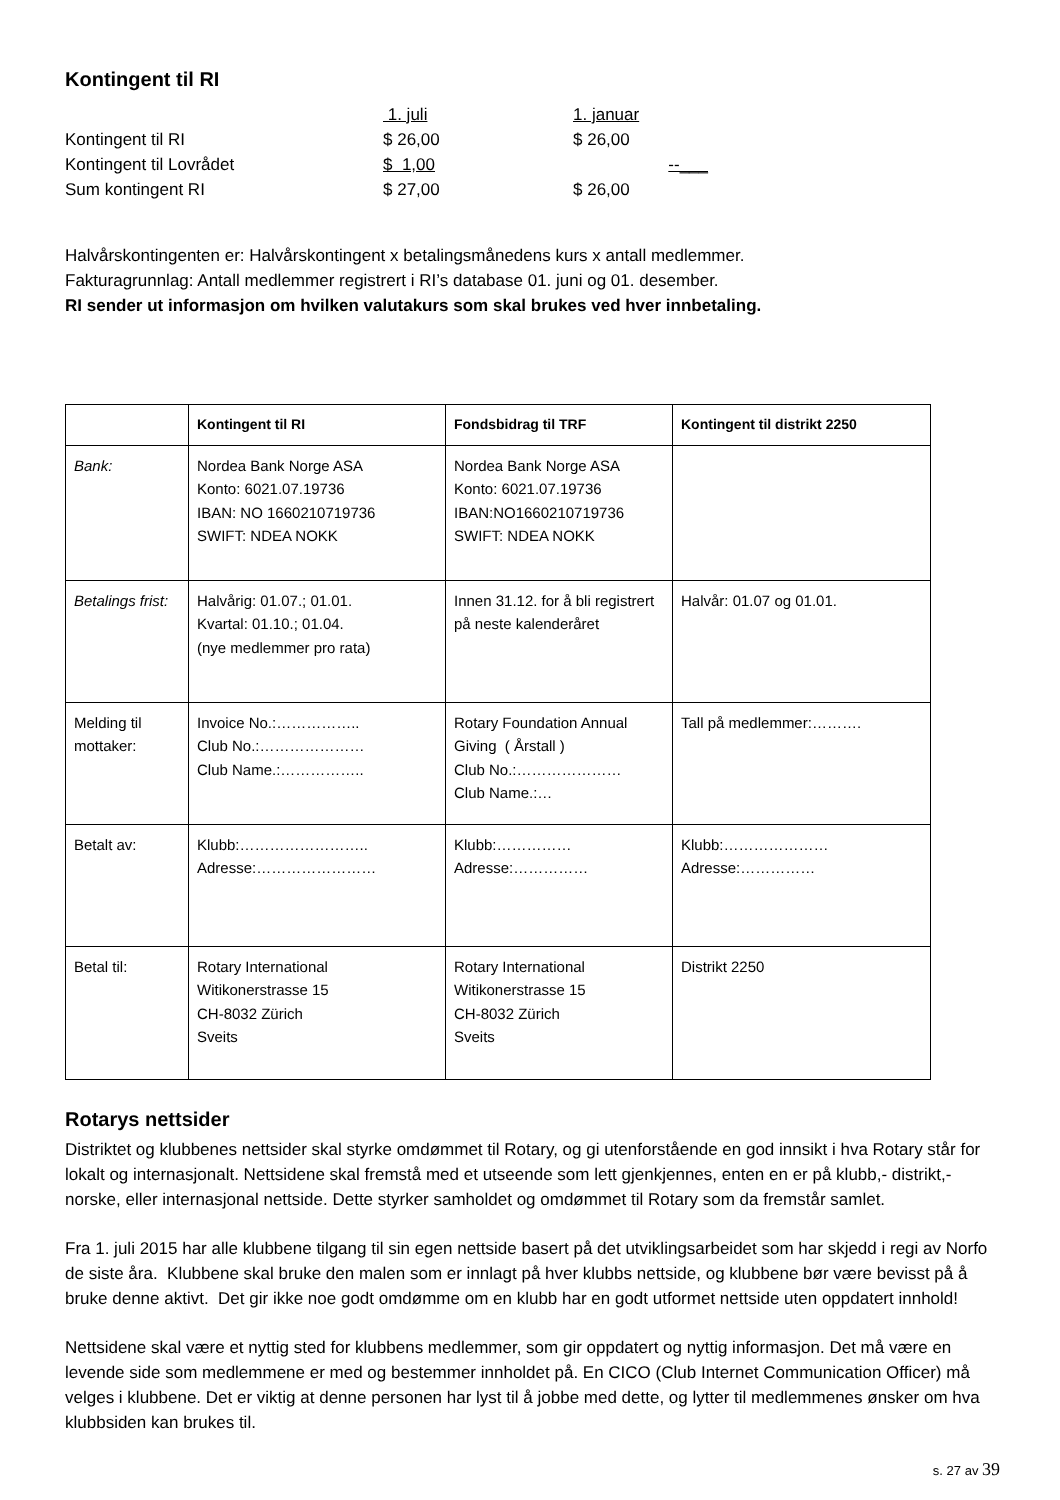Kontingent til RI
| | 1. juli | 1. januar |
| Kontingent til RI | $ 26,00 | $ 26,00 |
| Kontingent til Lovrådet | $ 1,00 | --___ |
| Sum kontingent RI | $ 27,00 | $ 26,00 |
Halvårskontingenten er: Halvårskontingent x betalingsmånedens kurs x antall medlemmer.
Fakturagrunnlag: Antall medlemmer registrert i RI’s database 01. juni og 01. desember.
RI sender ut informasjon om hvilken valutakurs som skal brukes ved hver innbetaling.
| | Kontingent til RI | Fondsbidrag til TRF | Kontingent til distrikt 2250 |
| --- | --- | --- | --- |
| Bank: | Nordea Bank Norge ASA Konto: 6021.07.19736 IBAN: NO 1660210719736 SWIFT: NDEA NOKK | Nordea Bank Norge ASA Konto: 6021.07.19736 IBAN:NO1660210719736 SWIFT: NDEA NOKK | |
| Betalings frist: | Halvårig: 01.07.; 01.01. Kvartal: 01.10.; 01.04. (nye medlemmer pro rata) | Innen 31.12. for å bli registrert på neste kalenderåret | Halvår: 01.07 og 01.01. |
| Melding til mottaker: | Invoice No.:…………….. Club No.:………………… Club Name.:…………….. | Rotary Foundation Annual Giving ( Årstall ) Club No.:………………… Club Name.:… | Tall på medlemmer:………. |
| Betalt av: | Klubb:…………………….. Adresse:…………………… | Klubb:…………… Adresse:…………… | Klubb:………………… Adresse:…………… |
| Betal til: | Rotary International Witikonerstrasse 15 CH-8032 Zürich Sveits | Rotary International Witikonerstrasse 15 CH-8032 Zürich Sveits | Distrikt 2250 |
Rotarys nettsider
Distriktet og klubbenes nettsider skal styrke omdømmet til Rotary, og gi utenforstående en god innsikt i hva Rotary står for lokalt og internasjonalt. Nettsidene skal fremstå med et utseende som lett gjenkjennes, enten en er på klubb,- distrikt,- norske, eller internasjonal nettside. Dette styrker samholdet og omdømmet til Rotary som da fremstår samlet.
Fra 1. juli 2015 har alle klubbene tilgang til sin egen nettside basert på det utviklingsarbeidet som har skjedd i regi av Norfo de siste åra. Klubbene skal bruke den malen som er innlagt på hver klubbs nettside, og klubbene bør være bevisst på å bruke denne aktivt. Det gir ikke noe godt omdømme om en klubb har en godt utformet nettside uten oppdatert innhold!
Nettsidene skal være et nyttig sted for klubbens medlemmer, som gir oppdatert og nyttig informasjon. Det må være en levende side som medlemmene er med og bestemmer innholdet på. En CICO (Club Internet Communication Officer) må velges i klubbene. Det er viktig at denne personen har lyst til å jobbe med dette, og lytter til medlemmenes ønsker om hva klubbsiden kan brukes til.
s. 27 av 39